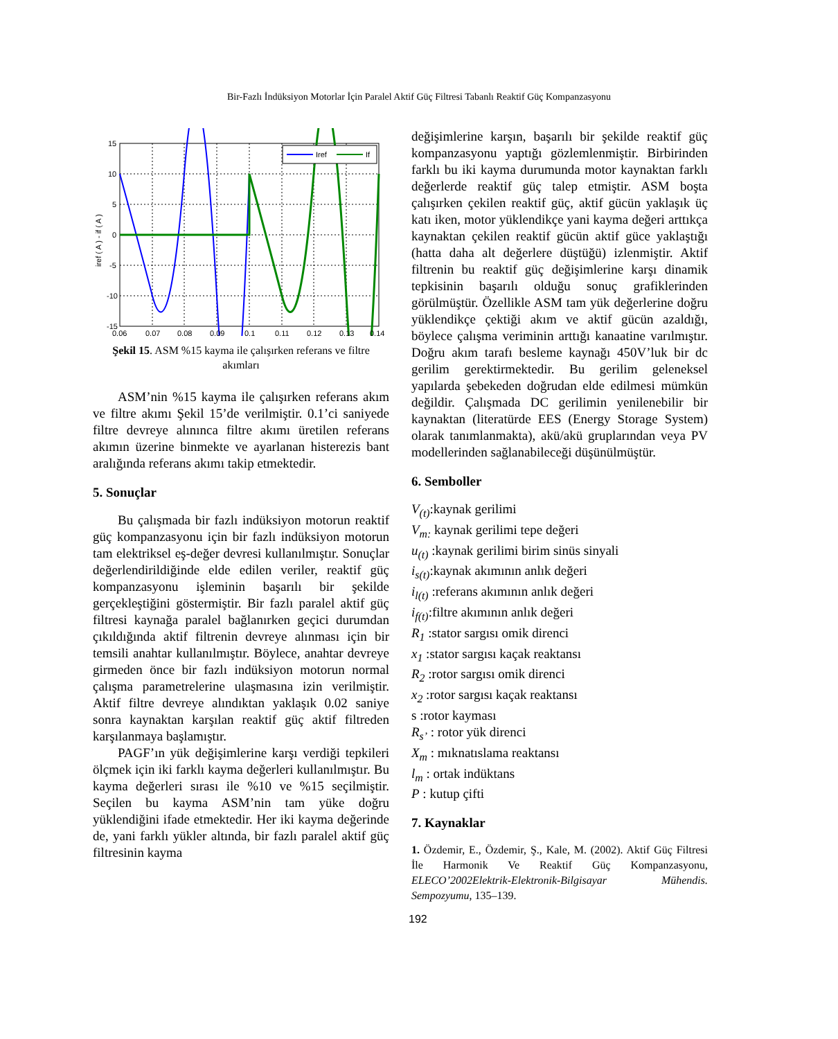Bir-Fazlı İndüksiyon Motorlar İçin Paralel Aktif Güç Filtresi Tabanlı Reaktif Güç Kompanzasyonu
Iref
If
15
10
5
0
-5
-10
-15
0.06
0.07
0.08
0.09
0.1
0.11
0.12
0.13
0.14
iref ( A ) - if ( A )
Şekil 15. ASM %15 kayma ile çalışırken referans ve filtre akımları
ASM’nin %15 kayma ile çalışırken referans akım ve filtre akımı Şekil 15’de verilmiştir. 0.1’ci saniyede filtre devreye alınınca filtre akımı üretilen referans akımın üzerine binmekte ve ayarlanan histerezis bant aralığında referans akımı takip etmektedir.
5. Sonuçlar
Bu çalışmada bir fazlı indüksiyon motorun reaktif güç kompanzasyonu için bir fazlı indüksiyon motorun tam elektriksel eş-değer devresi kullanılmıştır. Sonuçlar değerlendirildiğinde elde edilen veriler, reaktif güç kompanzasyonu işleminin başarılı bir şekilde gerçekleştiğini göstermiştir. Bir fazlı paralel aktif güç filtresi kaynağa paralel bağlanırken geçici durumdan çıkıldığında aktif filtrenin devreye alınması için bir temsili anahtar kullanılmıştır. Böylece, anahtar devreye girmeden önce bir fazlı indüksiyon motorun normal çalışma parametrelerine ulaşmasına izin verilmiştir. Aktif filtre devreye alındıktan yaklaşık 0.02 saniye sonra kaynaktan karşılan reaktif güç aktif filtreden karşılanmaya başlamıştır.
PAGF’ın yük değişimlerine karşı verdiği tepkileri ölçmek için iki farklı kayma değerleri kullanılmıştır. Bu kayma değerleri sırası ile %10 ve %15 seçilmiştir. Seçilen bu kayma ASM’nin tam yüke doğru yüklendiğini ifade etmektedir. Her iki kayma değerinde de, yani farklı yükler altında, bir fazlı paralel aktif güç filtresinin kayma
değişimlerine karşın, başarılı bir şekilde reaktif güç kompanzasyonu yaptığı gözlemlenmiştir. Birbirinden farklı bu iki kayma durumunda motor kaynaktan farklı değerlerde reaktif güç talep etmiştir. ASM boşta çalışırken çekilen reaktif güç, aktif gücün yaklaşık üç katı iken, motor yüklendikçe yani kayma değeri arttıkça kaynaktan çekilen reaktif gücün aktif güce yaklaştığı (hatta daha alt değerlere düştüğü) izlenmiştir. Aktif filtrenin bu reaktif güç değişimlerine karşı dinamik tepkisinin başarılı olduğu sonuç grafiklerinden görülmüştür. Özellikle ASM tam yük değerlerine doğru yüklendikçe çektiği akım ve aktif gücün azaldığı, böylece çalışma veriminin arttığı kanaatine varılmıştır. Doğru akım tarafı besleme kaynağı 450V’luk bir dc gerilim gerektirmektedir. Bu gerilim geleneksel yapılarda şebekeden doğrudan elde edilmesi mümkün değildir. Çalışmada DC gerilimin yenilenebilir bir kaynaktan (literatürde EES (Energy Storage System) olarak tanımlanmakta), akü/akü gruplarından veya PV modellerinden sağlanabileceği düşünülmüştür.
6. Semboller
V<sub>(t)</sub>:kaynak gerilimi
V<sub>m:</sub> kaynak gerilimi tepe değeri
u<sub>(t)</sub> :kaynak gerilimi birim sinüs sinyali
i<sub>s(t)</sub>:kaynak akımının anlık değeri
i<sub>l(t)</sub> :referans akımının anlık değeri
i<sub>f(t)</sub>:filtre akımının anlık değeri
R<sub>1</sub> :stator sargısı omik direnci
x<sub>1</sub> :stator sargısı kaçak reaktansı
R<sub>2</sub> :rotor sargısı omik direnci
x<sub>2</sub> :rotor sargısı kaçak reaktansı
s :rotor kayması
R<sub>s’</sub> : rotor yük direnci
X<sub>m</sub> : mıknatıslama reaktansı
l<sub>m</sub> : ortak indüktans
P : kutup çifti
7. Kaynaklar
1. Özdemir, E., Özdemir, Ş., Kale, M. (2002). Aktif Güç Filtresi İle Harmonik Ve Reaktif Güç Kompanzasyonu, ELECO’2002Elektrik-Elektronik-Bilgisayar Mühendis. Sempozyumu, 135–139.
192